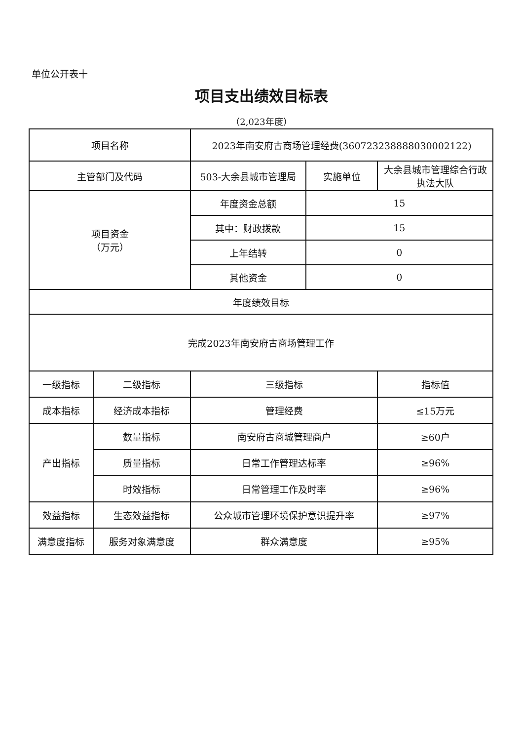单位公开表十
项目支出绩效目标表
（2,023年度）
| 项目名称 | | 2023年南安府古商场管理经费(360723238888030002122) | | |
| 主管部门及代码 | | 503-大余县城市管理局 | 实施单位 | 大余县城市管理综合行政执法大队 |
| 项目资金 （万元） | | 年度资金总额 | 15 | |
| | | 其中：财政拨款 | 15 | |
| | | 上年结转 | 0 | |
| | | 其他资金 | 0 | |
| 年度绩效目标 | | | | |
| 完成2023年南安府古商场管理工作 | | | | |
| 一级指标 | 二级指标 | 三级指标 | | 指标值 |
| 成本指标 | 经济成本指标 | 管理经费 | | ≤15万元 |
| 产出指标 | 数量指标 | 南安府古商城管理商户 | | ≥60户 |
| | 质量指标 | 日常工作管理达标率 | | ≥96% |
| | 时效指标 | 日常管理工作及时率 | | ≥96% |
| 效益指标 | 生态效益指标 | 公众城市管理环境保护意识提升率 | | ≥97% |
| 满意度指标 | 服务对象满意度 | 群众满意度 | | ≥95% |